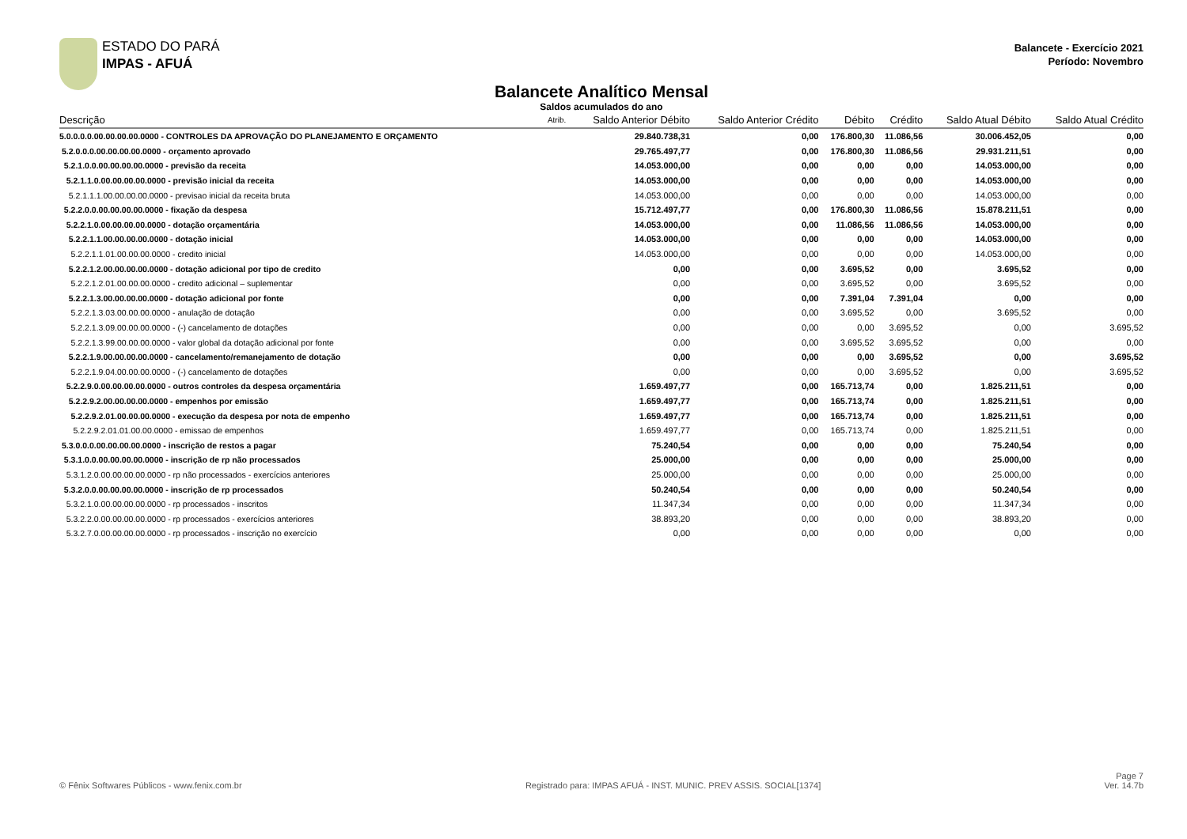ESTADO DO PARÁ
IMPAS - AFUÁ
Balancete - Exercício 2021
Período: Novembro
Balancete Analítico Mensal
Saldos acumulados do ano
| Descrição | Atrib. | Saldo Anterior Débito | Saldo Anterior Crédito | Débito | Crédito | Saldo Atual Débito | Saldo Atual Crédito |
| --- | --- | --- | --- | --- | --- | --- | --- |
| 5.0.0.0.0.00.00.00.00.0000 - CONTROLES DA APROVAÇÃO DO PLANEJAMENTO E ORÇAMENTO | | 29.840.738,31 | 0,00 | 176.800,30 | 11.086,56 | 30.006.452,05 | 0,00 |
| 5.2.0.0.0.00.00.00.00.0000 - orçamento aprovado | | 29.765.497,77 | 0,00 | 176.800,30 | 11.086,56 | 29.931.211,51 | 0,00 |
| 5.2.1.0.0.00.00.00.00.0000 - previsão da receita | | 14.053.000,00 | 0,00 | 0,00 | 0,00 | 14.053.000,00 | 0,00 |
| 5.2.1.1.0.00.00.00.00.0000 - previsão inicial da receita | | 14.053.000,00 | 0,00 | 0,00 | 0,00 | 14.053.000,00 | 0,00 |
| 5.2.1.1.1.00.00.00.00.0000 - previsao inicial da receita bruta | | 14.053.000,00 | 0,00 | 0,00 | 0,00 | 14.053.000,00 | 0,00 |
| 5.2.2.0.0.00.00.00.00.0000 - fixação da despesa | | 15.712.497,77 | 0,00 | 176.800,30 | 11.086,56 | 15.878.211,51 | 0,00 |
| 5.2.2.1.0.00.00.00.00.0000 - dotação orçamentária | | 14.053.000,00 | 0,00 | 11.086,56 | 11.086,56 | 14.053.000,00 | 0,00 |
| 5.2.2.1.1.00.00.00.00.0000 - dotação inicial | | 14.053.000,00 | 0,00 | 0,00 | 0,00 | 14.053.000,00 | 0,00 |
| 5.2.2.1.1.01.00.00.00.0000 - credito inicial | | 14.053.000,00 | 0,00 | 0,00 | 0,00 | 14.053.000,00 | 0,00 |
| 5.2.2.1.2.00.00.00.00.0000 - dotação adicional por tipo de credito | | 0,00 | 0,00 | 3.695,52 | 0,00 | 3.695,52 | 0,00 |
| 5.2.2.1.2.01.00.00.00.0000 - credito adicional – suplementar | | 0,00 | 0,00 | 3.695,52 | 0,00 | 3.695,52 | 0,00 |
| 5.2.2.1.3.00.00.00.00.0000 - dotação adicional por fonte | | 0,00 | 0,00 | 7.391,04 | 7.391,04 | 0,00 | 0,00 |
| 5.2.2.1.3.03.00.00.00.0000 - anulação de dotação | | 0,00 | 0,00 | 3.695,52 | 0,00 | 3.695,52 | 0,00 |
| 5.2.2.1.3.09.00.00.00.0000 - (-) cancelamento de dotações | | 0,00 | 0,00 | 0,00 | 3.695,52 | 0,00 | 3.695,52 |
| 5.2.2.1.3.99.00.00.00.0000 - valor global da dotação adicional por fonte | | 0,00 | 0,00 | 3.695,52 | 3.695,52 | 0,00 | 0,00 |
| 5.2.2.1.9.00.00.00.00.0000 - cancelamento/remanejamento de dotação | | 0,00 | 0,00 | 0,00 | 3.695,52 | 0,00 | 3.695,52 |
| 5.2.2.1.9.04.00.00.00.0000 - (-) cancelamento de dotações | | 0,00 | 0,00 | 0,00 | 3.695,52 | 0,00 | 3.695,52 |
| 5.2.2.9.0.00.00.00.00.0000 - outros controles da despesa orçamentária | | 1.659.497,77 | 0,00 | 165.713,74 | 0,00 | 1.825.211,51 | 0,00 |
| 5.2.2.9.2.00.00.00.00.0000 - empenhos por emissão | | 1.659.497,77 | 0,00 | 165.713,74 | 0,00 | 1.825.211,51 | 0,00 |
| 5.2.2.9.2.01.00.00.00.0000 - execução da despesa por nota de empenho | | 1.659.497,77 | 0,00 | 165.713,74 | 0,00 | 1.825.211,51 | 0,00 |
| 5.2.2.9.2.01.01.00.00.0000 - emissao de empenhos | | 1.659.497,77 | 0,00 | 165.713,74 | 0,00 | 1.825.211,51 | 0,00 |
| 5.3.0.0.0.00.00.00.00.0000 - inscrição de restos a pagar | | 75.240,54 | 0,00 | 0,00 | 0,00 | 75.240,54 | 0,00 |
| 5.3.1.0.0.00.00.00.00.0000 - inscrição de rp não processados | | 25.000,00 | 0,00 | 0,00 | 0,00 | 25.000,00 | 0,00 |
| 5.3.1.2.0.00.00.00.00.0000 - rp não processados - exercícios anteriores | | 25.000,00 | 0,00 | 0,00 | 0,00 | 25.000,00 | 0,00 |
| 5.3.2.0.0.00.00.00.00.0000 - inscrição de rp processados | | 50.240,54 | 0,00 | 0,00 | 0,00 | 50.240,54 | 0,00 |
| 5.3.2.1.0.00.00.00.00.0000 - rp processados - inscritos | | 11.347,34 | 0,00 | 0,00 | 0,00 | 11.347,34 | 0,00 |
| 5.3.2.2.0.00.00.00.00.0000 - rp processados - exercícios anteriores | | 38.893,20 | 0,00 | 0,00 | 0,00 | 38.893,20 | 0,00 |
| 5.3.2.7.0.00.00.00.00.0000 - rp processados - inscrição no exercício | | 0,00 | 0,00 | 0,00 | 0,00 | 0,00 | 0,00 |
© Fênix Softwares Públicos - www.fenix.com.br
Registrado para: IMPAS AFUÁ - INST. MUNIC. PREV ASSIS. SOCIAL[1374]
Page 7
Ver. 14.7b